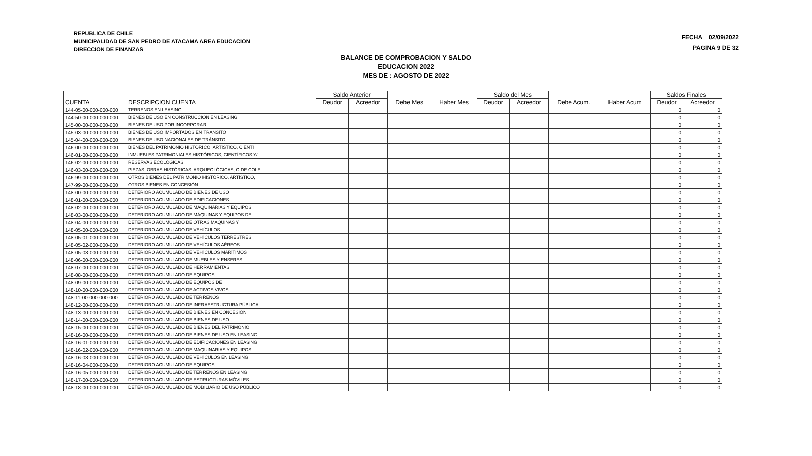REPUBLICA DE CHILE
MUNICIPALIDAD DE SAN PEDRO DE ATACAMA AREA EDUCACION
DIRECCION DE FINANZAS
FECHA 02/09/2022
PAGINA 9 DE 32
BALANCE DE COMPROBACION Y SALDO
EDUCACION 2022
MES DE : AGOSTO DE 2022
| CUENTA | DESCRIPCION CUENTA | Saldo Anterior | | Debe Mes | Haber Mes | Saldo del Mes | | Debe Acum. | Haber Acum | Saldos Finales | |
| --- | --- | --- | --- | --- | --- | --- | --- | --- | --- | --- | --- |
| | | Deudor | Acreedor | | | Deudor | Acreedor | | | Deudor | Acreedor |
| 144-05-00-000-000-000 | TERRENOS EN LEASING | | | | | | | | | 0 | 0 |
| 144-50-00-000-000-000 | BIENES DE USO EN CONSTRUCCIÓN EN LEASING | | | | | | | | | 0 | 0 |
| 145-00-00-000-000-000 | BIENES DE USO POR INCORPORAR | | | | | | | | | 0 | 0 |
| 145-03-00-000-000-000 | BIENES DE USO IMPORTADOS EN TRÁNSITO | | | | | | | | | 0 | 0 |
| 145-04-00-000-000-000 | BIENES DE USO NACIONALES DE TRÁNSITO | | | | | | | | | 0 | 0 |
| 146-00-00-000-000-000 | BIENES DEL PATRIMONIO HISTÓRICO, ARTÍSTICO, CIENTÍ | | | | | | | | | 0 | 0 |
| 146-01-00-000-000-000 | INMUEBLES PATRIMONIALES HISTÓRICOS, CIENTÍFICOS Y/ | | | | | | | | | 0 | 0 |
| 146-02-00-000-000-000 | RESERVAS ECOLÓGICAS | | | | | | | | | 0 | 0 |
| 146-03-00-000-000-000 | PIEZAS, OBRAS HISTÓRICAS, ARQUEOLÓGICAS, O DE COLE | | | | | | | | | 0 | 0 |
| 146-99-00-000-000-000 | OTROS BIENES DEL PATRIMONIO HISTÓRICO, ARTÍSTICO, | | | | | | | | | 0 | 0 |
| 147-99-00-000-000-000 | OTROS BIENES EN CONCESIÓN | | | | | | | | | 0 | 0 |
| 148-00-00-000-000-000 | DETERIORO ACUMULADO DE BIENES DE USO | | | | | | | | | 0 | 0 |
| 148-01-00-000-000-000 | DETERIORO ACUMULADO DE EDIFICACIONES | | | | | | | | | 0 | 0 |
| 148-02-00-000-000-000 | DETERIORO ACUMULADO DE MAQUINARIAS Y EQUIPOS | | | | | | | | | 0 | 0 |
| 148-03-00-000-000-000 | DETERIORO ACUMULADO DE MÁQUINAS Y EQUIPOS DE | | | | | | | | | 0 | 0 |
| 148-04-00-000-000-000 | DETERIORO ACUMULADO DE OTRAS MÁQUINAS Y | | | | | | | | | 0 | 0 |
| 148-05-00-000-000-000 | DETERIORO ACUMULADO DE VEHÍCULOS | | | | | | | | | 0 | 0 |
| 148-05-01-000-000-000 | DETERIORO ACUMULADO DE VEHÍCULOS TERRESTRES | | | | | | | | | 0 | 0 |
| 148-05-02-000-000-000 | DETERIORO ACUMULADO DE VEHÍCULOS AÉREOS | | | | | | | | | 0 | 0 |
| 148-05-03-000-000-000 | DETERIORO ACUMULADO DE VEHÍCULOS MARÍTIMOS | | | | | | | | | 0 | 0 |
| 148-06-00-000-000-000 | DETERIORO ACUMULADO DE MUEBLES Y ENSERES | | | | | | | | | 0 | 0 |
| 148-07-00-000-000-000 | DETERIORO ACUMULADO DE HERRAMIENTAS | | | | | | | | | 0 | 0 |
| 148-08-00-000-000-000 | DETERIORO ACUMULADO DE EQUIPOS | | | | | | | | | 0 | 0 |
| 148-09-00-000-000-000 | DETERIORO ACUMULADO DE EQUIPOS DE | | | | | | | | | 0 | 0 |
| 148-10-00-000-000-000 | DETERIORO ACUMULADO DE ACTIVOS VIVOS | | | | | | | | | 0 | 0 |
| 148-11-00-000-000-000 | DETERIORO ACUMULADO DE TERRENOS | | | | | | | | | 0 | 0 |
| 148-12-00-000-000-000 | DETERIORO ACUMULADO DE INFRAESTRUCTURA PÚBLICA | | | | | | | | | 0 | 0 |
| 148-13-00-000-000-000 | DETERIORO ACUMULADO DE BIENES EN CONCESIÓN | | | | | | | | | 0 | 0 |
| 148-14-00-000-000-000 | DETERIORO ACUMULADO DE BIENES DE USO | | | | | | | | | 0 | 0 |
| 148-15-00-000-000-000 | DETERIORO ACUMULADO DE BIENES DEL PATRIMONIO | | | | | | | | | 0 | 0 |
| 148-16-00-000-000-000 | DETERIORO ACUMULADO DE BIENES DE USO EN LEASING | | | | | | | | | 0 | 0 |
| 148-16-01-000-000-000 | DETERIORO ACUMULADO DE EDIFICACIONES EN LEASING | | | | | | | | | 0 | 0 |
| 148-16-02-000-000-000 | DETERIORO ACUMULADO DE MAQUINARIAS Y EQUIPOS | | | | | | | | | 0 | 0 |
| 148-16-03-000-000-000 | DETERIORO ACUMULADO DE VEHÍCULOS EN LEASING | | | | | | | | | 0 | 0 |
| 148-16-04-000-000-000 | DETERIORO ACUMULADO DE EQUIPOS | | | | | | | | | 0 | 0 |
| 148-16-05-000-000-000 | DETERIORO ACUMULADO DE TERRENOS EN LEASING | | | | | | | | | 0 | 0 |
| 148-17-00-000-000-000 | DETERIORO ACUMULADO DE ESTRUCTURAS MÓVILES | | | | | | | | | 0 | 0 |
| 148-18-00-000-000-000 | DETERIORO ACUMULADO DE MOBILIARIO DE USO PÚBLICO | | | | | | | | | 0 | 0 |